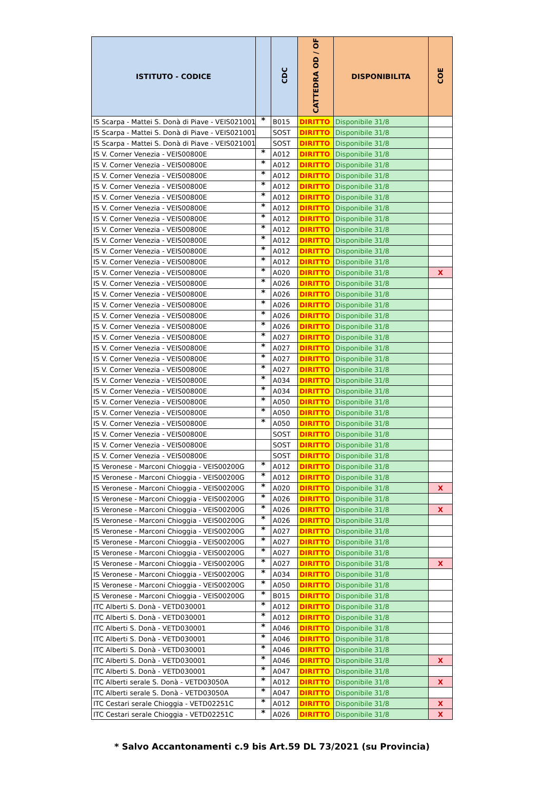| ISTITUTO - CODICE | | CDC | CATTEDRA OD / OF | DISPONIBILITA | COE |
| --- | --- | --- | --- | --- | --- |
| IS Scarpa - Mattei S. Donà di Piave - VEIS021001 | * | B015 | DIRITTO | Disponibile 31/8 | |
| IS Scarpa - Mattei S. Donà di Piave - VEIS021001 | | SOST | DIRITTO | Disponibile 31/8 | |
| IS Scarpa - Mattei S. Donà di Piave - VEIS021001 | | SOST | DIRITTO | Disponibile 31/8 | |
| IS V. Corner Venezia - VEIS00800E | * | A012 | DIRITTO | Disponibile 31/8 | |
| IS V. Corner Venezia - VEIS00800E | * | A012 | DIRITTO | Disponibile 31/8 | |
| IS V. Corner Venezia - VEIS00800E | * | A012 | DIRITTO | Disponibile 31/8 | |
| IS V. Corner Venezia - VEIS00800E | * | A012 | DIRITTO | Disponibile 31/8 | |
| IS V. Corner Venezia - VEIS00800E | * | A012 | DIRITTO | Disponibile 31/8 | |
| IS V. Corner Venezia - VEIS00800E | * | A012 | DIRITTO | Disponibile 31/8 | |
| IS V. Corner Venezia - VEIS00800E | * | A012 | DIRITTO | Disponibile 31/8 | |
| IS V. Corner Venezia - VEIS00800E | * | A012 | DIRITTO | Disponibile 31/8 | |
| IS V. Corner Venezia - VEIS00800E | * | A012 | DIRITTO | Disponibile 31/8 | |
| IS V. Corner Venezia - VEIS00800E | * | A012 | DIRITTO | Disponibile 31/8 | |
| IS V. Corner Venezia - VEIS00800E | * | A012 | DIRITTO | Disponibile 31/8 | |
| IS V. Corner Venezia - VEIS00800E | * | A020 | DIRITTO | Disponibile 31/8 | X |
| IS V. Corner Venezia - VEIS00800E | * | A026 | DIRITTO | Disponibile 31/8 | |
| IS V. Corner Venezia - VEIS00800E | * | A026 | DIRITTO | Disponibile 31/8 | |
| IS V. Corner Venezia - VEIS00800E | * | A026 | DIRITTO | Disponibile 31/8 | |
| IS V. Corner Venezia - VEIS00800E | * | A026 | DIRITTO | Disponibile 31/8 | |
| IS V. Corner Venezia - VEIS00800E | * | A026 | DIRITTO | Disponibile 31/8 | |
| IS V. Corner Venezia - VEIS00800E | * | A027 | DIRITTO | Disponibile 31/8 | |
| IS V. Corner Venezia - VEIS00800E | * | A027 | DIRITTO | Disponibile 31/8 | |
| IS V. Corner Venezia - VEIS00800E | * | A027 | DIRITTO | Disponibile 31/8 | |
| IS V. Corner Venezia - VEIS00800E | * | A027 | DIRITTO | Disponibile 31/8 | |
| IS V. Corner Venezia - VEIS00800E | * | A034 | DIRITTO | Disponibile 31/8 | |
| IS V. Corner Venezia - VEIS00800E | * | A034 | DIRITTO | Disponibile 31/8 | |
| IS V. Corner Venezia - VEIS00800E | * | A050 | DIRITTO | Disponibile 31/8 | |
| IS V. Corner Venezia - VEIS00800E | * | A050 | DIRITTO | Disponibile 31/8 | |
| IS V. Corner Venezia - VEIS00800E | * | A050 | DIRITTO | Disponibile 31/8 | |
| IS V. Corner Venezia - VEIS00800E | | SOST | DIRITTO | Disponibile 31/8 | |
| IS V. Corner Venezia - VEIS00800E | | SOST | DIRITTO | Disponibile 31/8 | |
| IS V. Corner Venezia - VEIS00800E | | SOST | DIRITTO | Disponibile 31/8 | |
| IS Veronese - Marconi Chioggia - VEIS00200G | * | A012 | DIRITTO | Disponibile 31/8 | |
| IS Veronese - Marconi Chioggia - VEIS00200G | * | A012 | DIRITTO | Disponibile 31/8 | |
| IS Veronese - Marconi Chioggia - VEIS00200G | * | A020 | DIRITTO | Disponibile 31/8 | X |
| IS Veronese - Marconi Chioggia - VEIS00200G | * | A026 | DIRITTO | Disponibile 31/8 | |
| IS Veronese - Marconi Chioggia - VEIS00200G | * | A026 | DIRITTO | Disponibile 31/8 | X |
| IS Veronese - Marconi Chioggia - VEIS00200G | * | A026 | DIRITTO | Disponibile 31/8 | |
| IS Veronese - Marconi Chioggia - VEIS00200G | * | A027 | DIRITTO | Disponibile 31/8 | |
| IS Veronese - Marconi Chioggia - VEIS00200G | * | A027 | DIRITTO | Disponibile 31/8 | |
| IS Veronese - Marconi Chioggia - VEIS00200G | * | A027 | DIRITTO | Disponibile 31/8 | |
| IS Veronese - Marconi Chioggia - VEIS00200G | * | A027 | DIRITTO | Disponibile 31/8 | X |
| IS Veronese - Marconi Chioggia - VEIS00200G | * | A034 | DIRITTO | Disponibile 31/8 | |
| IS Veronese - Marconi Chioggia - VEIS00200G | * | A050 | DIRITTO | Disponibile 31/8 | |
| IS Veronese - Marconi Chioggia - VEIS00200G | * | B015 | DIRITTO | Disponibile 31/8 | |
| ITC Alberti S. Donà - VETD030001 | * | A012 | DIRITTO | Disponibile 31/8 | |
| ITC Alberti S. Donà - VETD030001 | * | A012 | DIRITTO | Disponibile 31/8 | |
| ITC Alberti S. Donà - VETD030001 | * | A046 | DIRITTO | Disponibile 31/8 | |
| ITC Alberti S. Donà - VETD030001 | * | A046 | DIRITTO | Disponibile 31/8 | |
| ITC Alberti S. Donà - VETD030001 | * | A046 | DIRITTO | Disponibile 31/8 | |
| ITC Alberti S. Donà - VETD030001 | * | A046 | DIRITTO | Disponibile 31/8 | X |
| ITC Alberti S. Donà - VETD030001 | * | A047 | DIRITTO | Disponibile 31/8 | |
| ITC Alberti serale S. Donà - VETD03050A | * | A012 | DIRITTO | Disponibile 31/8 | X |
| ITC Alberti serale S. Donà - VETD03050A | * | A047 | DIRITTO | Disponibile 31/8 | |
| ITC Cestari serale Chioggia - VETD02251C | * | A012 | DIRITTO | Disponibile 31/8 | X |
| ITC Cestari serale Chioggia - VETD02251C | * | A026 | DIRITTO | Disponibile 31/8 | X |
* Salvo Accantonamenti c.9 bis Art.59 DL 73/2021 (su Provincia)